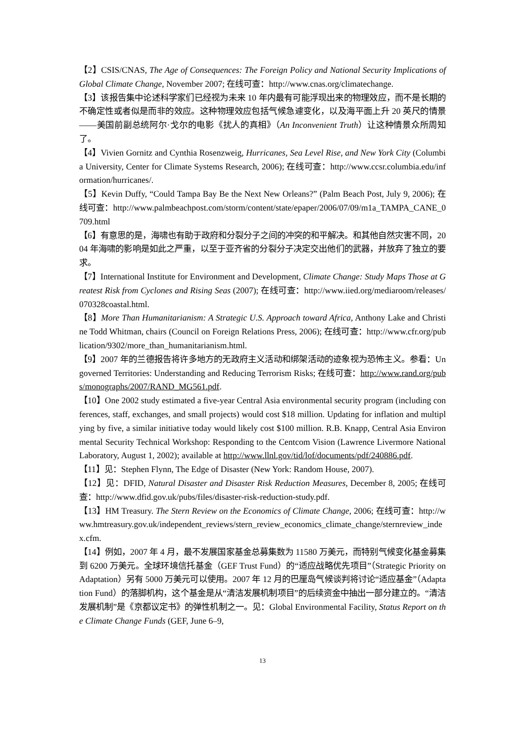【2】CSIS/CNAS, The Age of Consequences: The Foreign Policy and National Security Implications of Global Climate Change, November 2007; 在线可查：http://www.cnas.org/climatechange.
【3】该报告集中论述科学家们已经视为未来 10 年内最有可能浮现出来的物理效应，而不是长期的不确定性或者似是而非的效应。这种物理效应包括气候急遽变化，以及海平面上升 20 英尺的情景——美国前副总统阿尔·戈尔的电影《扰人的真相》（An Inconvenient Truth）让这种情景众所周知了。
【4】Vivien Gornitz and Cynthia Rosenzweig, Hurricanes, Sea Level Rise, and New York City (Columbia University, Center for Climate Systems Research, 2006); 在线可查：http://www.ccsr.columbia.edu/information/hurricanes/.
【5】Kevin Duffy, “Could Tampa Bay Be the Next New Orleans?” (Palm Beach Post, July 9, 2006); 在线可查：http://www.palmbeachpost.com/storm/content/state/epaper/2006/07/09/m1a_TAMPA_CANE_0709.html
【6】有意思的是，海啸也有助于政府和分裂分子之间的冲突的和平解决。和其他自然灾害不同，2004 年海啸的影响是如此之严重，以至于亚齐省的分裂分子决定交出他们的武器，并放弃了独立的要求。
【7】International Institute for Environment and Development, Climate Change: Study Maps Those at Greatest Risk from Cyclones and Rising Seas (2007); 在线可查：http://www.iied.org/mediaroom/releases/070328coastal.html.
【8】More Than Humanitarianism: A Strategic U.S. Approach toward Africa, Anthony Lake and Christine Todd Whitman, chairs (Council on Foreign Relations Press, 2006); 在线可查：http://www.cfr.org/publication/9302/more_than_humanitarianism.html.
【9】2007 年的兰德报告将许多地方的无政府主义活动和绑架活动的迹象视为恐怖主义。参看：Ungoverned Territories: Understanding and Reducing Terrorism Risks; 在线可查：http://www.rand.org/pubs/monographs/2007/RAND_MG561.pdf.
【10】One 2002 study estimated a five-year Central Asia environmental security program (including conferences, staff, exchanges, and small projects) would cost $18 million. Updating for inflation and multiplying by five, a similar initiative today would likely cost $100 million. R.B. Knapp, Central Asia Environmental Security Technical Workshop: Responding to the Centcom Vision (Lawrence Livermore National Laboratory, August 1, 2002); available at http://www.llnl.gov/tid/lof/documents/pdf/240886.pdf.
【11】见：Stephen Flynn, The Edge of Disaster (New York: Random House, 2007).
【12】见：DFID, Natural Disaster and Disaster Risk Reduction Measures, December 8, 2005; 在线可查：http://www.dfid.gov.uk/pubs/files/disaster-risk-reduction-study.pdf.
【13】HM Treasury. The Stern Review on the Economics of Climate Change, 2006; 在线可查：http://www.hmtreasury.gov.uk/independent_reviews/stern_review_economics_climate_change/sternreview_index.cfm.
【14】例如，2007 年 4 月，最不发展国家基金总募集数为 11580 万美元，而特别气候变化基金募集到 6200 万美元。全球环境信托基金（GEF Trust Fund）的“适应战略优先项目”（Strategic Priority on Adaptation）另有 5000 万美元可以使用。2007 年 12 月的巴厘岛气候谈判将讨论“适应基金”（Adaptation Fund）的落脚机构，这个基金是从“清洁发展机制项目”的后续资金中抽出一部分建立的。“清洁发展机制”是《京都议定书》的弹性机制之一。见：Global Environmental Facility, Status Report on the Climate Change Funds (GEF, June 6–9,
13